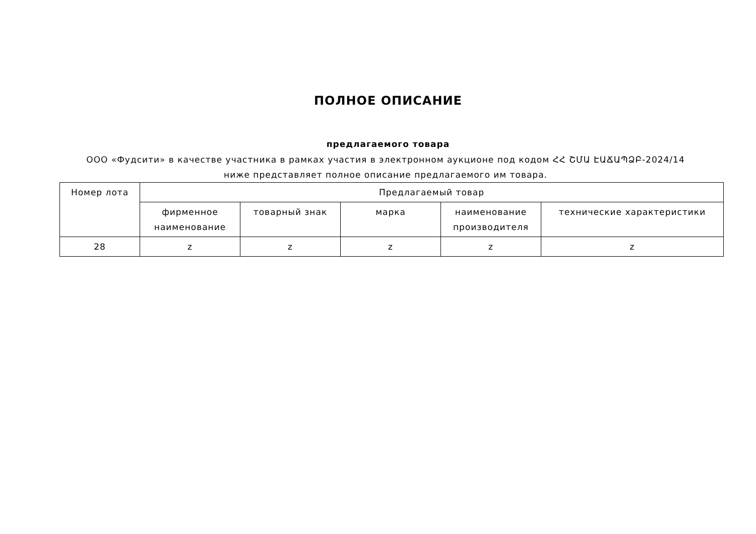ПОЛНОЕ ОПИСАНИЕ
предлагаемого товара
ООО «Фудсити» в качестве участника в рамках участия в электронном аукционе под кодом ՀՀ ՇՄԱ ԷԱՃԱՊՁԲ-2024/14 ниже представляет полное описание предлагаемого им товара.
| Номер лота | Предлагаемый товар | | | | |
| --- | --- | --- | --- | --- | --- |
| | фирменное наименование | товарный знак | марка | наименование производителя | технические характеристики |
| 28 | z | z | z | z | z |